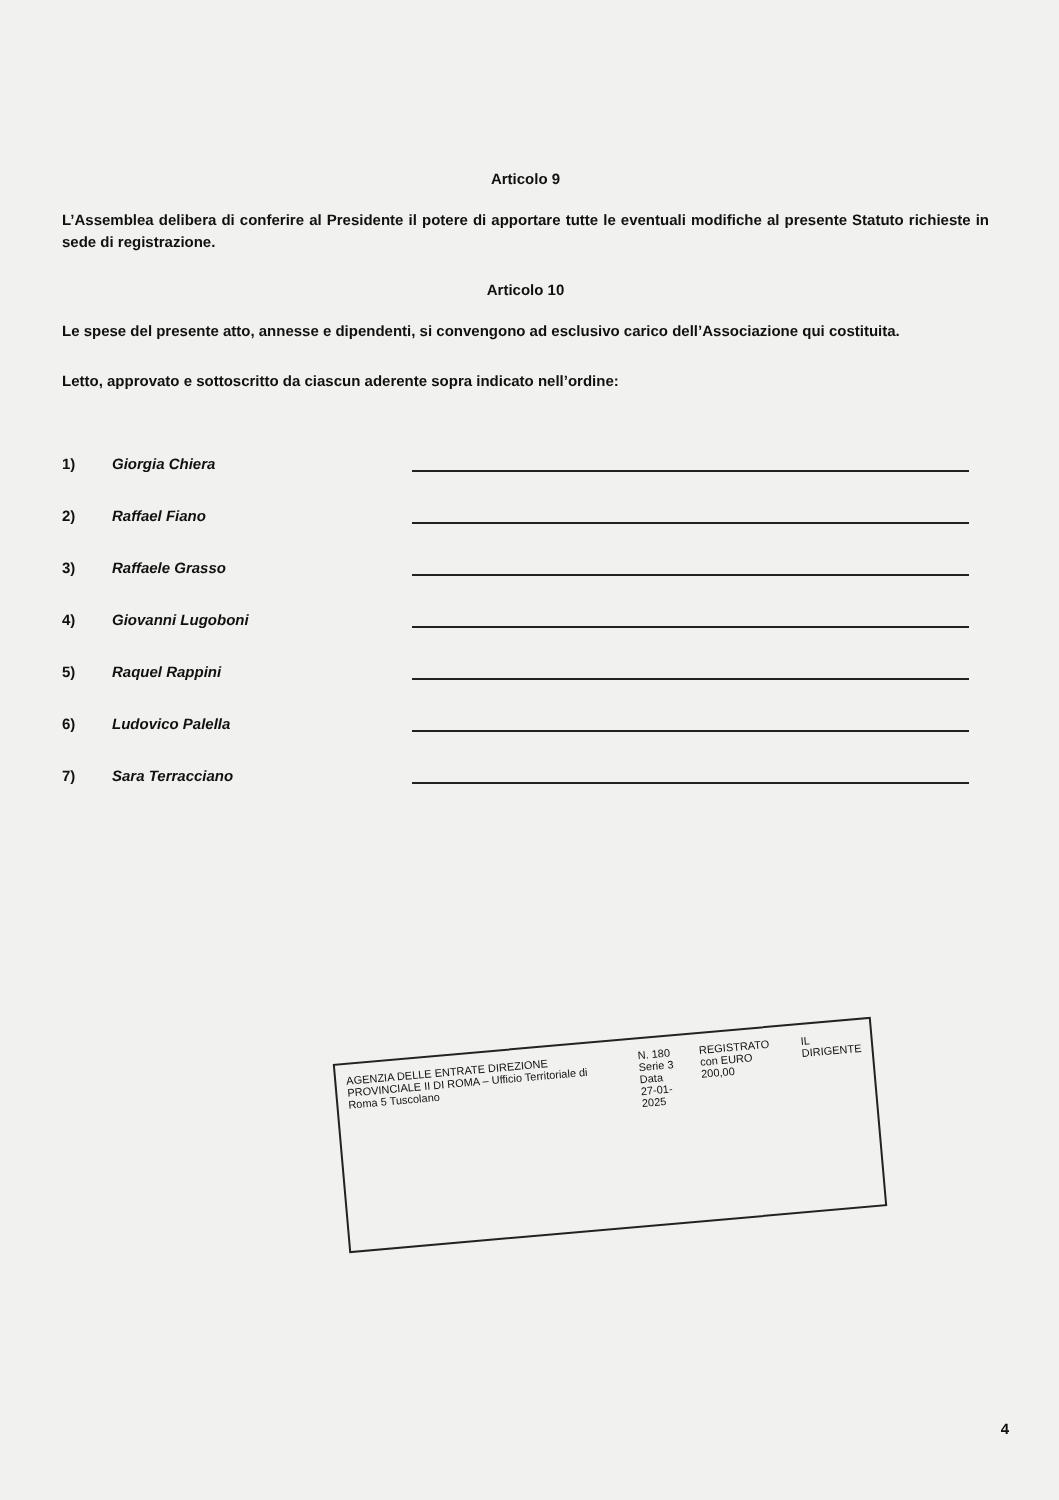Articolo 9
L’Assemblea delibera di conferire al Presidente il potere di apportare tutte le eventuali modifiche al presente Statuto richieste in sede di registrazione.
Articolo 10
Le spese del presente atto, annesse e dipendenti, si convengono ad esclusivo carico dell’Associazione qui costituita.
Letto, approvato e sottoscritto da ciascun aderente sopra indicato nell’ordine:
1) Giorgia Chiera
2) Raffael Fiano
3) Raffaele Grasso
4) Giovanni Lugoboni
5) Raquel Rappini
6) Ludovico Palella
7) Sara Terracciano
AGENZIA DELLE ENTRATE DIREZIONE PROVINCIALE II DI ROMA – Ufficio Territoriale di Roma 5 Tuscolano
N. 180
Serie 3
Data 27-01-2025
REGISTRATO con EURO 200,00
IL DIRIGENTE
4